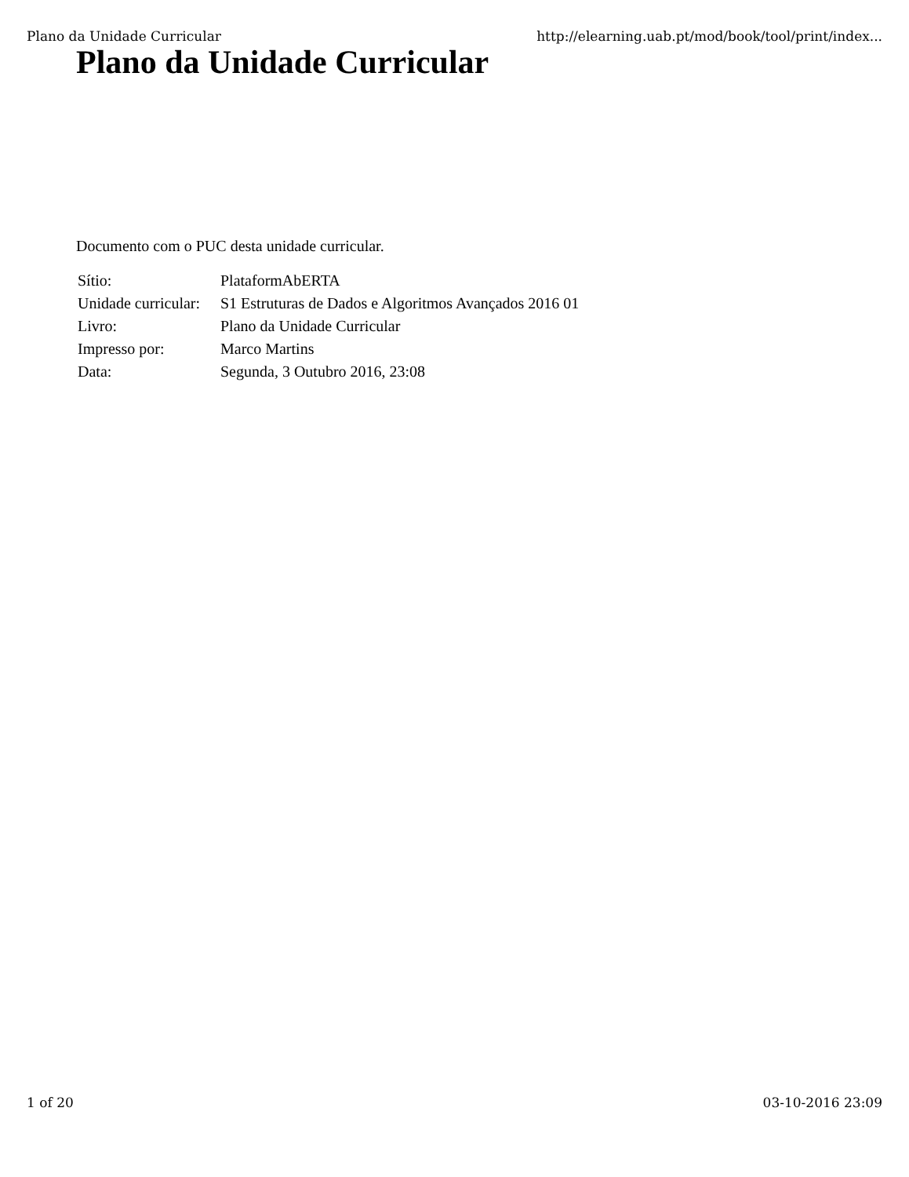Plano da Unidade Curricular http://elearning.uab.pt/mod/book/tool/print/index...
Plano da Unidade Curricular
Documento com o PUC desta unidade curricular.
| Sítio: | PlataformAbERTA |
| Unidade curricular: | S1 Estruturas de Dados e Algoritmos Avançados 2016 01 |
| Livro: | Plano da Unidade Curricular |
| Impresso por: | Marco Martins |
| Data: | Segunda, 3 Outubro 2016, 23:08 |
1 of 20 03-10-2016 23:09